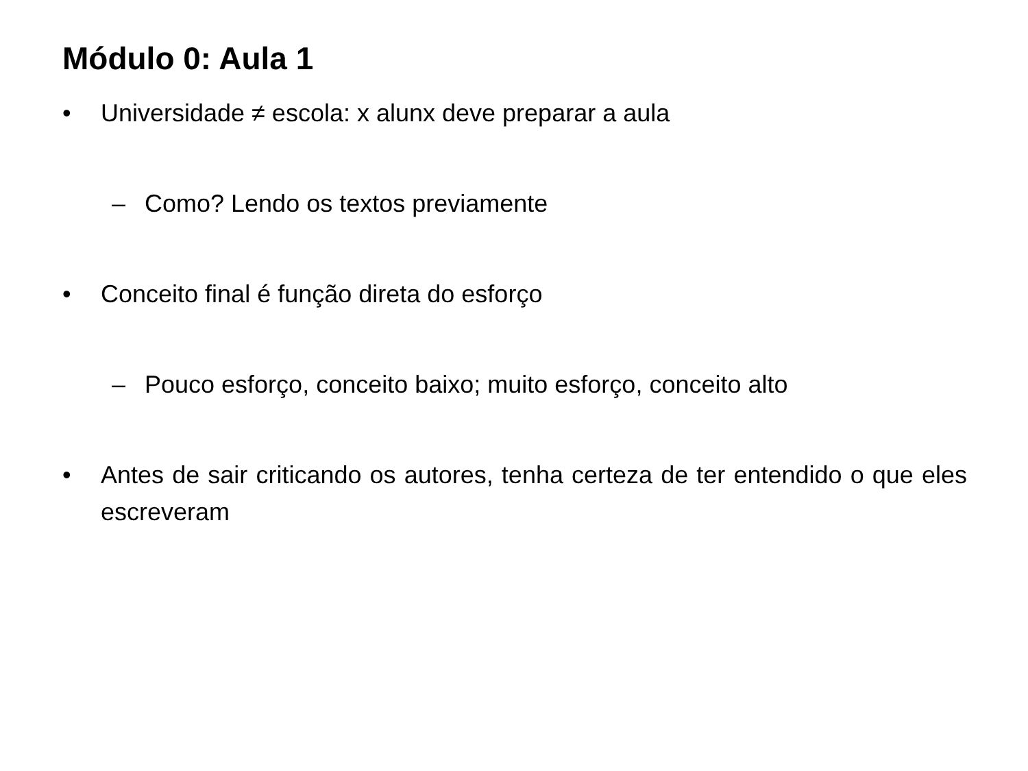Módulo 0: Aula 1
• Universidade ≠ escola: x alunx deve preparar a aula
– Como? Lendo os textos previamente
• Conceito final é função direta do esforço
– Pouco esforço, conceito baixo; muito esforço, conceito alto
• Antes de sair criticando os autores, tenha certeza de ter entendido o que eles escreveram